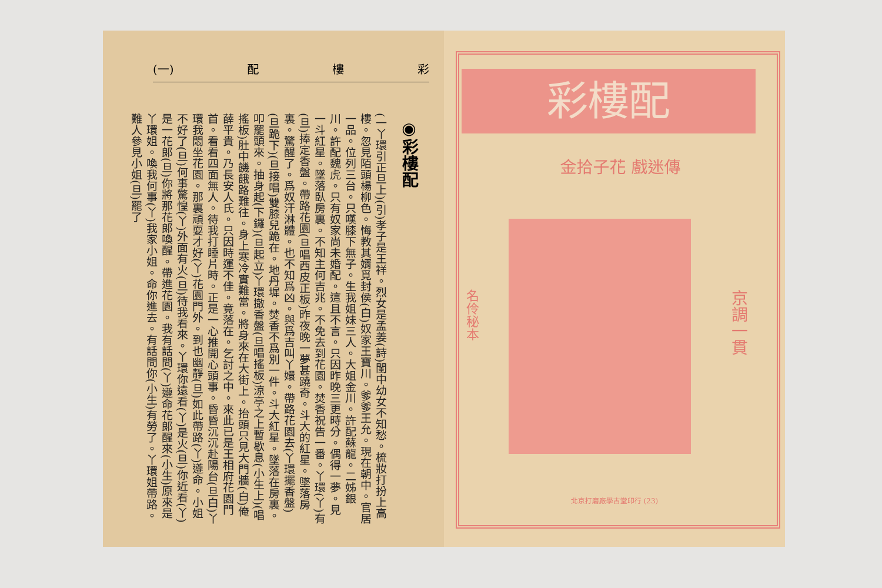彩 樓 配 (一)
◉彩樓配
(一丫環引正旦上)(引)孝子是王祥。烈女是孟姜(詩)閨中幼女不知愁。梳妝打扮上高樓。忽見陌頭楊柳色。悔教其婿覓封侯(白)奴家王寶川。爹爹王允。現在朝中。官居一品。位列三台。只嘆膝下無子。生我姐妹三人。大姐金川。許配蘇龍。二姊銀川。許配魏虎。只有奴家尚未婚配。這且不言。只因昨晚三更時分。偶得一夢。見一斗紅星。墜落臥房裏。不知主何吉兆。不免去到花園。焚香祝告一番。丫環(丫)有(旦)捧定香盤。帶路花園(旦唱西皮正板)昨夜晚一夢甚蹺奇。斗大的紅星。墜落房裏。驚醒了。爲奴汗淋體。也不知爲凶。與爲吉叫丫嬛。帶路花園去(丫環擺香盤)(旦跪下)(旦接唱)雙膝兒跪在。地丹墀。焚香不爲別一件。斗大紅星。墜落在房裏。叩罷頭來。抽身起(下鑼)(旦起立)丫環撤香盤(旦唱搖板)涼亭之上暫歇息(小生上)(唱搖板)肚中饑餓路難往。身上寒冷實難當。將身來在大街上。抬頭只見大門牆(白)俺薛平貴。乃長安人氏。只因時運不佳。竟落在。乞討之中。來此已是王相府花園門首。看看四面無人。待我打睡片時。正是一心推開心頭事。昏昏沉沉赴陽台(旦白)丫環我悶坐花園。那裏頑耍才好(丫)花園門外。到也幽靜(旦)如此帶路(丫)遵命。小姐不好了(旦)何事驚惶(丫)外面有火(旦)待我看來。丫環你遠看(丫)是火(旦)你近看(丫)是一花郎(旦)你將那花郎喚醒。帶進花園。我有話問(丫)遵命花郎醒來(小生)原來是丫環姐。喚我何事(丫)我家小姐。命你進去。有話問你(小生)有勞了。丫環姐帶路。難人參見小姐(旦)罷了
彩樓配
金拾子花 戲迷傳
京調一貫
名伶秘本
北京打磨廠學古堂印行 (23)